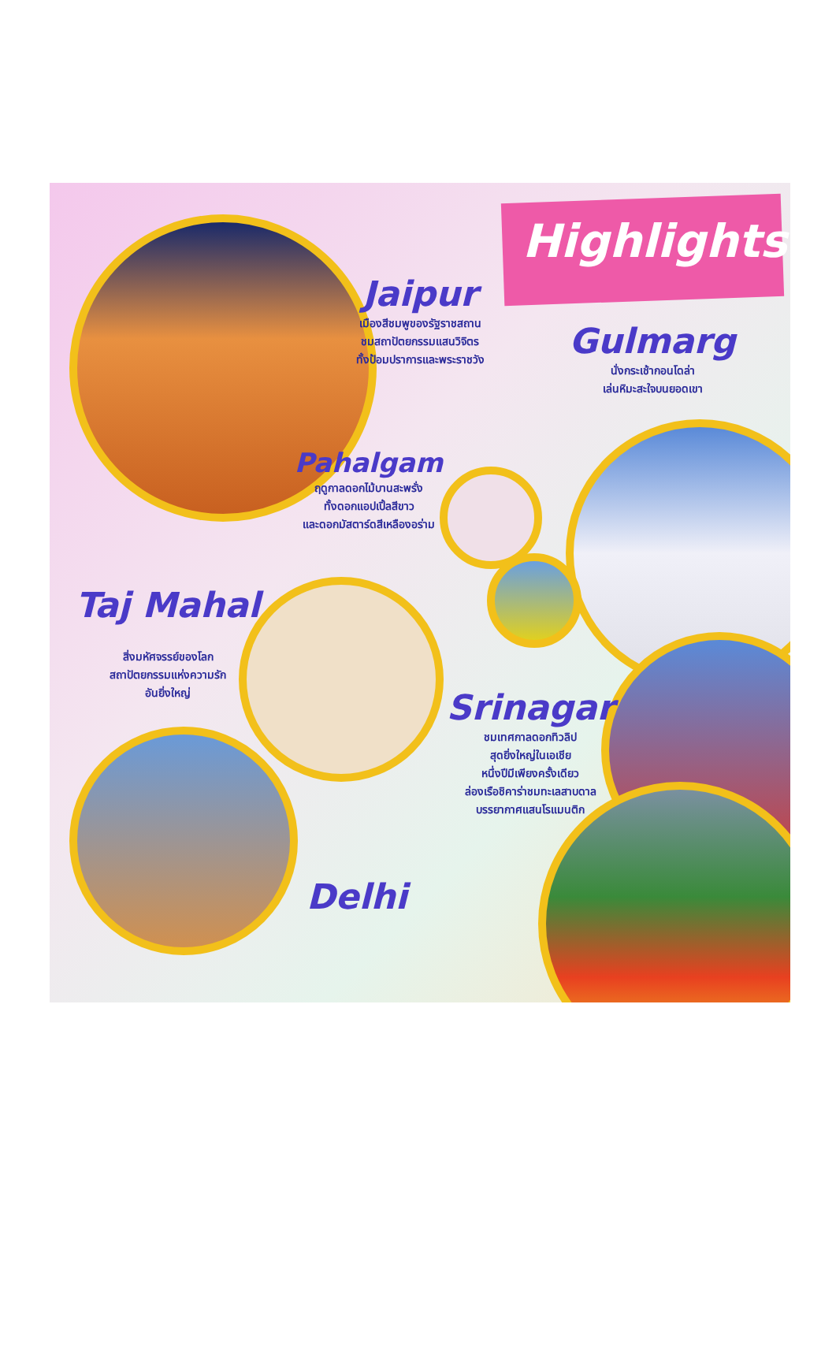Highlights
Jaipur
เมืองสีชมพูของรัฐราชสถาน
ชมสถาปัตยกรรมแสนวิจิตร
ทั้งป้อมปราการและพระราชวัง
Gulmarg
นั่งกระเช้ากอนโดล่า
เล่นหิมะสะใจบนยอดเขา
Pahalgam
ฤดูกาลดอกไม้บานสะพรั่ง
ทั้งดอกแอปเปิ้ลสีขาว
และดอกมัสตาร์ดสีเหลืองอร่าม
Taj Mahal
สิ่งมหัศจรรย์ของโลก
สถาปัตยกรรมแห่งความรัก
อันยิ่งใหญ่
Srinagar
ชมเทศกาลดอกทิวลิป
สุดยิ่งใหญ่ในเอเชีย
หนึ่งปีมีเพียงครั้งเดียว
ล่องเรือชิคาร่าชมทะเลสาบดาล
บรรยากาศแสนโรแมนติก
Delhi